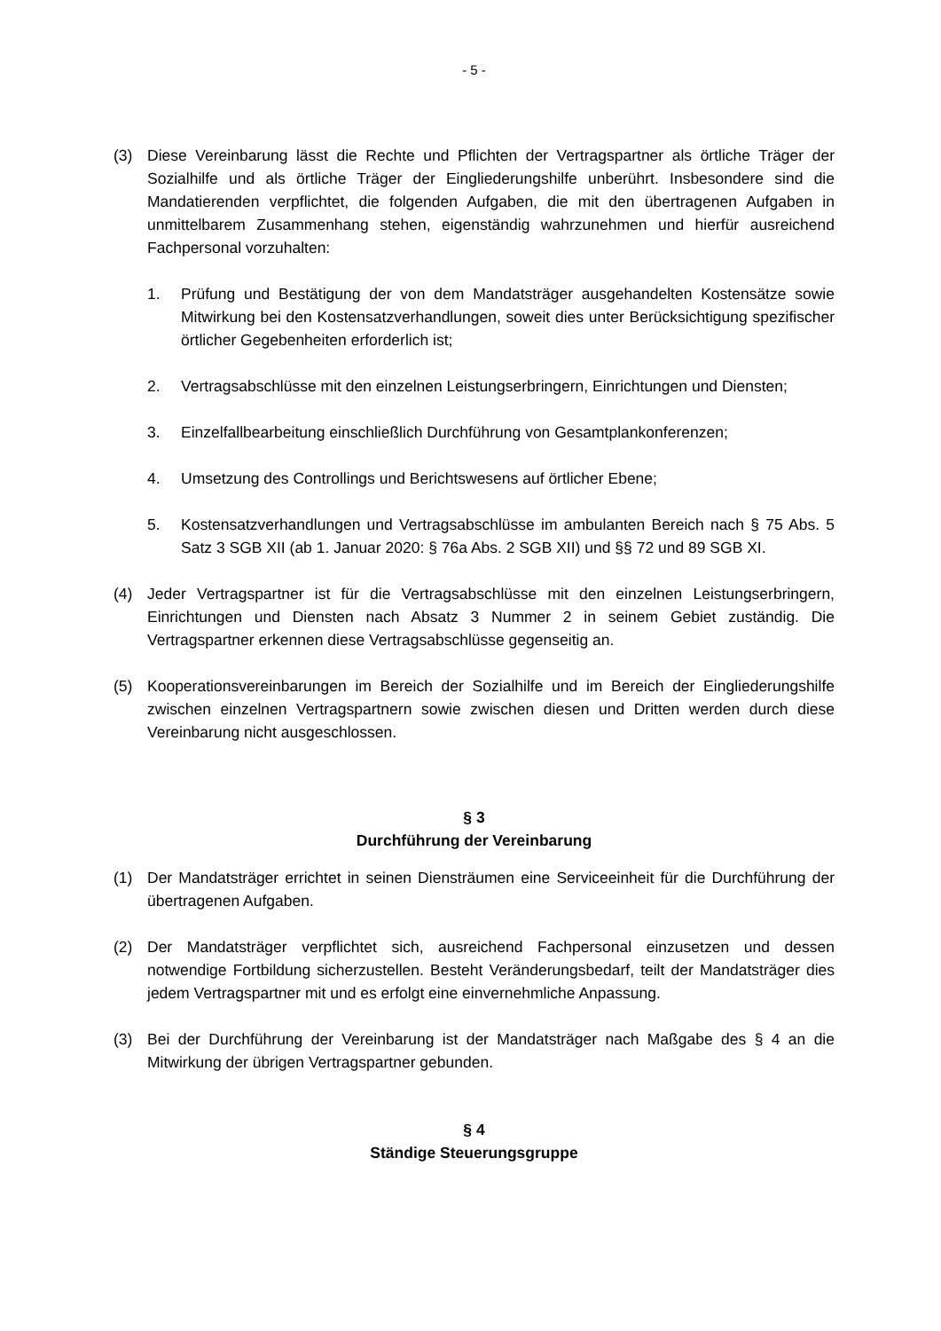- 5 -
(3) Diese Vereinbarung lässt die Rechte und Pflichten der Vertragspartner als örtliche Träger der Sozialhilfe und als örtliche Träger der Eingliederungshilfe unberührt. Insbesondere sind die Mandatierenden verpflichtet, die folgenden Aufgaben, die mit den übertragenen Aufgaben in unmittelbarem Zusammenhang stehen, eigenständig wahrzunehmen und hierfür ausreichend Fachpersonal vorzuhalten:
1. Prüfung und Bestätigung der von dem Mandatsträger ausgehandelten Kostensätze sowie Mitwirkung bei den Kostensatzverhandlungen, soweit dies unter Berücksichtigung spezifischer örtlicher Gegebenheiten erforderlich ist;
2. Vertragsabschlüsse mit den einzelnen Leistungserbringern, Einrichtungen und Diensten;
3. Einzelfallbearbeitung einschließlich Durchführung von Gesamtplankonferenzen;
4. Umsetzung des Controllings und Berichtswesens auf örtlicher Ebene;
5. Kostensatzverhandlungen und Vertragsabschlüsse im ambulanten Bereich nach § 75 Abs. 5 Satz 3 SGB XII (ab 1. Januar 2020: § 76a Abs. 2 SGB XII) und §§ 72 und 89 SGB XI.
(4) Jeder Vertragspartner ist für die Vertragsabschlüsse mit den einzelnen Leistungserbringern, Einrichtungen und Diensten nach Absatz 3 Nummer 2 in seinem Gebiet zuständig. Die Vertragspartner erkennen diese Vertragsabschlüsse gegenseitig an.
(5) Kooperationsvereinbarungen im Bereich der Sozialhilfe und im Bereich der Eingliederungshilfe zwischen einzelnen Vertragspartnern sowie zwischen diesen und Dritten werden durch diese Vereinbarung nicht ausgeschlossen.
§ 3
Durchführung der Vereinbarung
(1) Der Mandatsträger errichtet in seinen Diensträumen eine Serviceeinheit für die Durchführung der übertragenen Aufgaben.
(2) Der Mandatsträger verpflichtet sich, ausreichend Fachpersonal einzusetzen und dessen notwendige Fortbildung sicherzustellen. Besteht Veränderungsbedarf, teilt der Mandatsträger dies jedem Vertragspartner mit und es erfolgt eine einvernehmliche Anpassung.
(3) Bei der Durchführung der Vereinbarung ist der Mandatsträger nach Maßgabe des § 4 an die Mitwirkung der übrigen Vertragspartner gebunden.
§ 4
Ständige Steuerungsgruppe